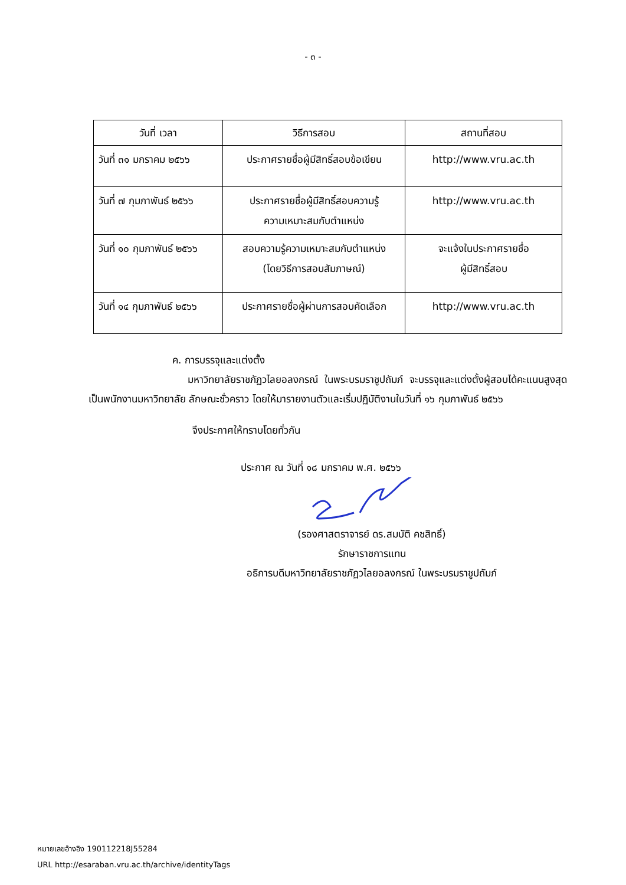- ๓ -
| วันที่ เวลา | วิธีการสอบ | สถานที่สอบ |
| --- | --- | --- |
| วันที่ ๓๑ มกราคม ๒๕๖๖ | ประกาศรายชื่อผู้มีสิทธิ์สอบข้อเขียน | http://www.vru.ac.th |
| วันที่ ๗ กุมภาพันธ์ ๒๕๖๖ | ประกาศรายชื่อผู้มีสิทธิ์สอบความรู้ ความเหมาะสมกับตำแหน่ง | http://www.vru.ac.th |
| วันที่ ๑๐ กุมภาพันธ์ ๒๕๖๖ | สอบความรู้ความเหมาะสมกับตำแหน่ง (โดยวิธีการสอบสัมภาษณ์) | จะแจ้งในประกาศรายชื่อ ผู้มีสิทธิ์สอบ |
| วันที่ ๑๔ กุมภาพันธ์ ๒๕๖๖ | ประกาศรายชื่อผู้ผ่านการสอบคัดเลือก | http://www.vru.ac.th |
ค. การบรรจุและแต่งตั้ง
มหาวิทยาลัยราชภัฏวไลยอลงกรณ์ ในพระบรมราชูปถัมภ์ จะบรรจุและแต่งตั้งผู้สอบได้คะแนนสูงสุดเป็นพนักงานมหาวิทยาลัย ลักษณะชั่วคราว โดยให้มารายงานตัวและเริ่มปฏิบัติงานในวันที่ ๑๖ กุมภาพันธ์ ๒๕๖๖
จึงประกาศให้ทราบโดยทั่วกัน
ประกาศ ณ วันที่ ๑๘ มกราคม พ.ศ. ๒๕๖๖
(รองศาสตราจารย์ ดร.สมบัติ คชสิทธิ์)
รักษาราชการแทน
อธิการบดีมหาวิทยาลัยราชภัฏวไลยอลงกรณ์ ในพระบรมราชูปถัมภ์
หมายเลขอ้างอิง 190112218J55284
URL http://esaraban.vru.ac.th/archive/identityTags